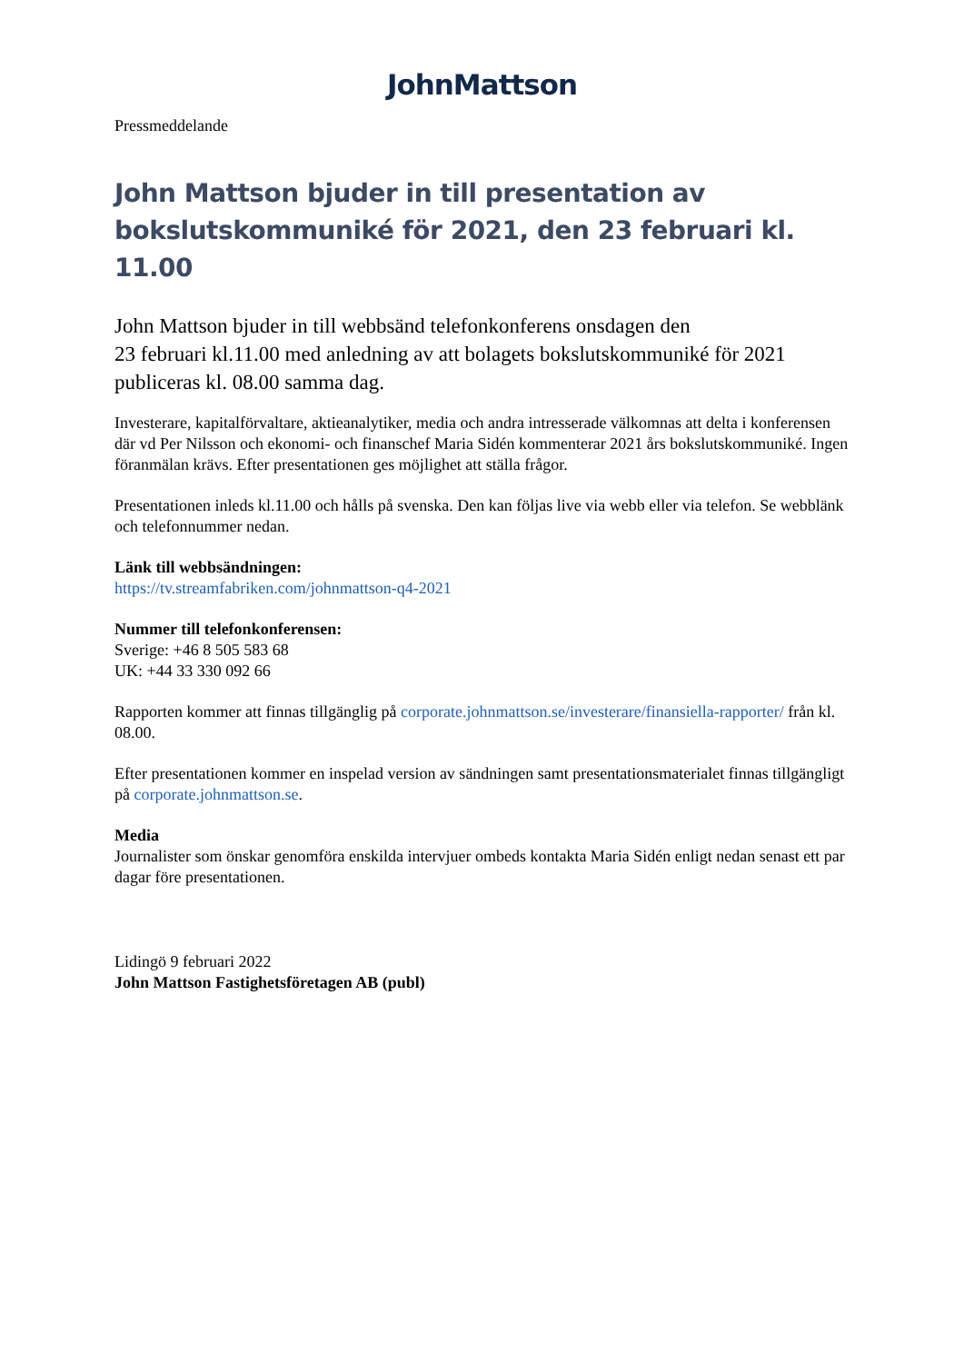JohnMattson
Pressmeddelande
John Mattson bjuder in till presentation av bokslutskommuniké för 2021, den 23 februari kl. 11.00
John Mattson bjuder in till webbsänd telefonkonferens onsdagen den
23 februari kl.11.00 med anledning av att bolagets bokslutskommuniké för 2021 publiceras kl. 08.00 samma dag.
Investerare, kapitalförvaltare, aktieanalytiker, media och andra intresserade välkomnas att delta i konferensen där vd Per Nilsson och ekonomi- och finanschef Maria Sidén kommenterar 2021 års bokslutskommuniké. Ingen föranmälan krävs. Efter presentationen ges möjlighet att ställa frågor.
Presentationen inleds kl.11.00 och hålls på svenska. Den kan följas live via webb eller via telefon. Se webblänk och telefonnummer nedan.
Länk till webbsändningen:
https://tv.streamfabriken.com/johnmattson-q4-2021
Nummer till telefonkonferensen:
Sverige: +46 8 505 583 68
UK: +44 33 330 092 66
Rapporten kommer att finnas tillgänglig på corporate.johnmattson.se/investerare/finansiella-rapporter/ från kl. 08.00.
Efter presentationen kommer en inspelad version av sändningen samt presentationsmaterialet finnas tillgängligt på corporate.johnmattson.se.
Media
Journalister som önskar genomföra enskilda intervjuer ombeds kontakta Maria Sidén enligt nedan senast ett par dagar före presentationen.
Lidingö 9 februari 2022
John Mattson Fastighetsföretagen AB (publ)